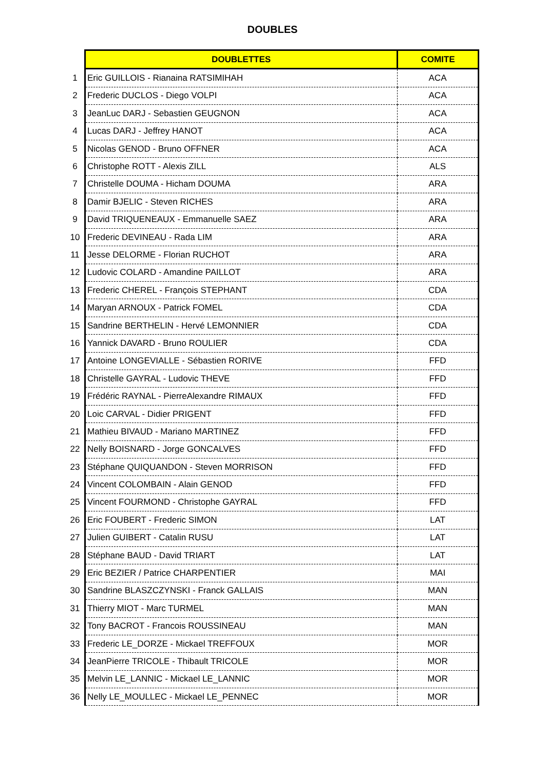DOUBLES
| | DOUBLETTES | COMITE |
| 1 | Eric GUILLOIS - Rianaina RATSIMIHAH | ACA |
| 2 | Frederic DUCLOS - Diego VOLPI | ACA |
| 3 | JeanLuc DARJ - Sebastien GEUGNON | ACA |
| 4 | Lucas DARJ - Jeffrey HANOT | ACA |
| 5 | Nicolas GENOD - Bruno OFFNER | ACA |
| 6 | Christophe ROTT - Alexis ZILL | ALS |
| 7 | Christelle DOUMA - Hicham DOUMA | ARA |
| 8 | Damir BJELIC - Steven RICHES | ARA |
| 9 | David TRIQUENEAUX - Emmanuelle SAEZ | ARA |
| 10 | Frederic DEVINEAU - Rada LIM | ARA |
| 11 | Jesse DELORME - Florian RUCHOT | ARA |
| 12 | Ludovic COLARD - Amandine PAILLOT | ARA |
| 13 | Frederic CHEREL - François STEPHANT | CDA |
| 14 | Maryan ARNOUX - Patrick FOMEL | CDA |
| 15 | Sandrine BERTHELIN - Hervé LEMONNIER | CDA |
| 16 | Yannick DAVARD - Bruno ROULIER | CDA |
| 17 | Antoine LONGEVIALLE - Sébastien RORIVE | FFD |
| 18 | Christelle GAYRAL - Ludovic THEVE | FFD |
| 19 | Frédéric RAYNAL - PierreAlexandre RIMAUX | FFD |
| 20 | Loic CARVAL - Didier PRIGENT | FFD |
| 21 | Mathieu BIVAUD - Mariano MARTINEZ | FFD |
| 22 | Nelly BOISNARD - Jorge GONCALVES | FFD |
| 23 | Stéphane QUIQUANDON - Steven MORRISON | FFD |
| 24 | Vincent COLOMBAIN - Alain GENOD | FFD |
| 25 | Vincent FOURMOND - Christophe GAYRAL | FFD |
| 26 | Eric FOUBERT - Frederic SIMON | LAT |
| 27 | Julien GUIBERT - Catalin RUSU | LAT |
| 28 | Stéphane BAUD - David TRIART | LAT |
| 29 | Eric BEZIER / Patrice CHARPENTIER | MAI |
| 30 | Sandrine BLASZCZYNSKI - Franck GALLAIS | MAN |
| 31 | Thierry MIOT - Marc TURMEL | MAN |
| 32 | Tony BACROT - Francois ROUSSINEAU | MAN |
| 33 | Frederic LE_DORZE - Mickael TREFFOUX | MOR |
| 34 | JeanPierre TRICOLE - Thibault TRICOLE | MOR |
| 35 | Melvin LE_LANNIC - Mickael LE_LANNIC | MOR |
| 36 | Nelly LE_MOULLEC - Mickael LE_PENNEC | MOR |